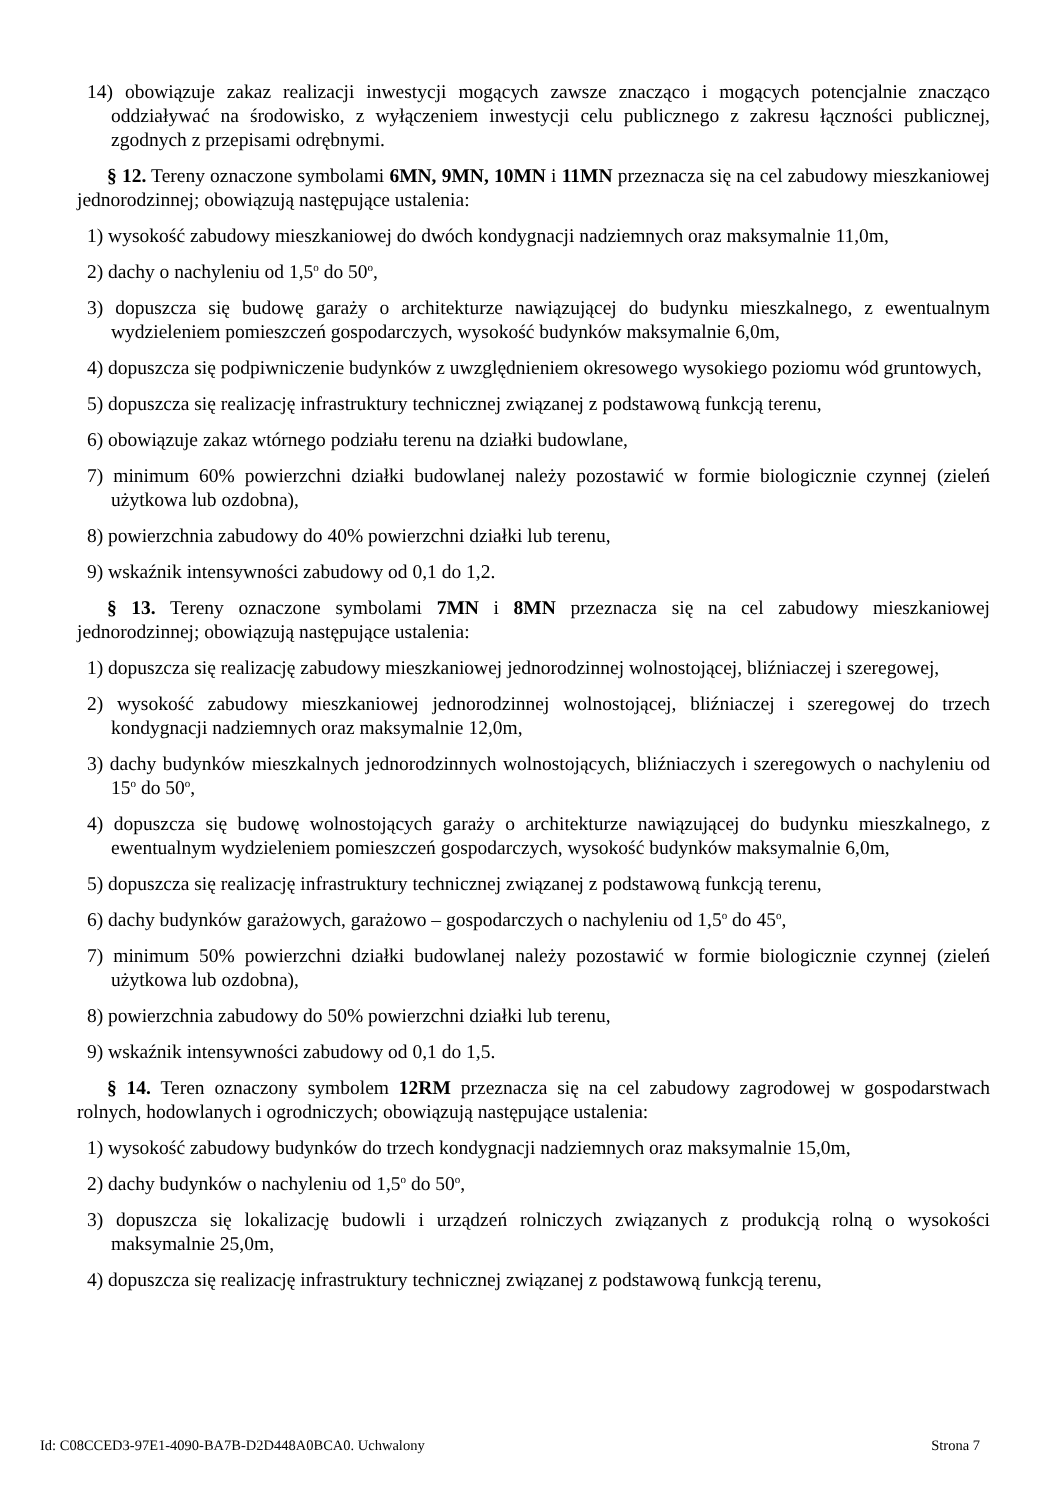14) obowiązuje zakaz realizacji inwestycji mogących zawsze znacząco i mogących potencjalnie znacząco oddziaływać na środowisko, z wyłączeniem inwestycji celu publicznego z zakresu łączności publicznej, zgodnych z przepisami odrębnymi.
§ 12. Tereny oznaczone symbolami 6MN, 9MN, 10MN i 11MN przeznacza się na cel zabudowy mieszkaniowej jednorodzinnej; obowiązują następujące ustalenia:
1) wysokość zabudowy mieszkaniowej do dwóch kondygnacji nadziemnych oraz maksymalnie 11,0m,
2) dachy o nachyleniu od 1,5<sup>o</sup> do 50<sup>o</sup>,
3) dopuszcza się budowę garaży o architekturze nawiązującej do budynku mieszkalnego, z ewentualnym wydzieleniem pomieszczeń gospodarczych, wysokość budynków maksymalnie 6,0m,
4) dopuszcza się podpiwniczenie budynków z uwzględnieniem okresowego wysokiego poziomu wód gruntowych,
5) dopuszcza się realizację infrastruktury technicznej związanej z podstawową funkcją terenu,
6) obowiązuje zakaz wtórnego podziału terenu na działki budowlane,
7) minimum 60% powierzchni działki budowlanej należy pozostawić w formie biologicznie czynnej (zieleń użytkowa lub ozdobna),
8) powierzchnia zabudowy do 40% powierzchni działki lub terenu,
9) wskaźnik intensywności zabudowy od 0,1 do 1,2.
§ 13. Tereny oznaczone symbolami 7MN i 8MN przeznacza się na cel zabudowy mieszkaniowej jednorodzinnej; obowiązują następujące ustalenia:
1) dopuszcza się realizację zabudowy mieszkaniowej jednorodzinnej wolnostojącej, bliźniaczej i szeregowej,
2) wysokość zabudowy mieszkaniowej jednorodzinnej wolnostojącej, bliźniaczej i szeregowej do trzech kondygnacji nadziemnych oraz maksymalnie 12,0m,
3) dachy budynków mieszkalnych jednorodzinnych wolnostojących, bliźniaczych i szeregowych o nachyleniu od 15<sup>o</sup> do 50<sup>o</sup>,
4) dopuszcza się budowę wolnostojących garaży o architekturze nawiązującej do budynku mieszkalnego, z ewentualnym wydzieleniem pomieszczeń gospodarczych, wysokość budynków maksymalnie 6,0m,
5) dopuszcza się realizację infrastruktury technicznej związanej z podstawową funkcją terenu,
6) dachy budynków garażowych, garażowo – gospodarczych o nachyleniu od 1,5<sup>o</sup> do 45<sup>o</sup>,
7) minimum 50% powierzchni działki budowlanej należy pozostawić w formie biologicznie czynnej (zieleń użytkowa lub ozdobna),
8) powierzchnia zabudowy do 50% powierzchni działki lub terenu,
9) wskaźnik intensywności zabudowy od 0,1 do 1,5.
§ 14. Teren oznaczony symbolem 12RM przeznacza się na cel zabudowy zagrodowej w gospodarstwach rolnych, hodowlanych i ogrodniczych; obowiązują następujące ustalenia:
1) wysokość zabudowy budynków do trzech kondygnacji nadziemnych oraz maksymalnie 15,0m,
2) dachy budynków o nachyleniu od 1,5<sup>o</sup> do 50<sup>o</sup>,
3) dopuszcza się lokalizację budowli i urządzeń rolniczych związanych z produkcją rolną o wysokości maksymalnie 25,0m,
4) dopuszcza się realizację infrastruktury technicznej związanej z podstawową funkcją terenu,
Id: C08CCED3-97E1-4090-BA7B-D2D448A0BCA0. Uchwalony Strona 7